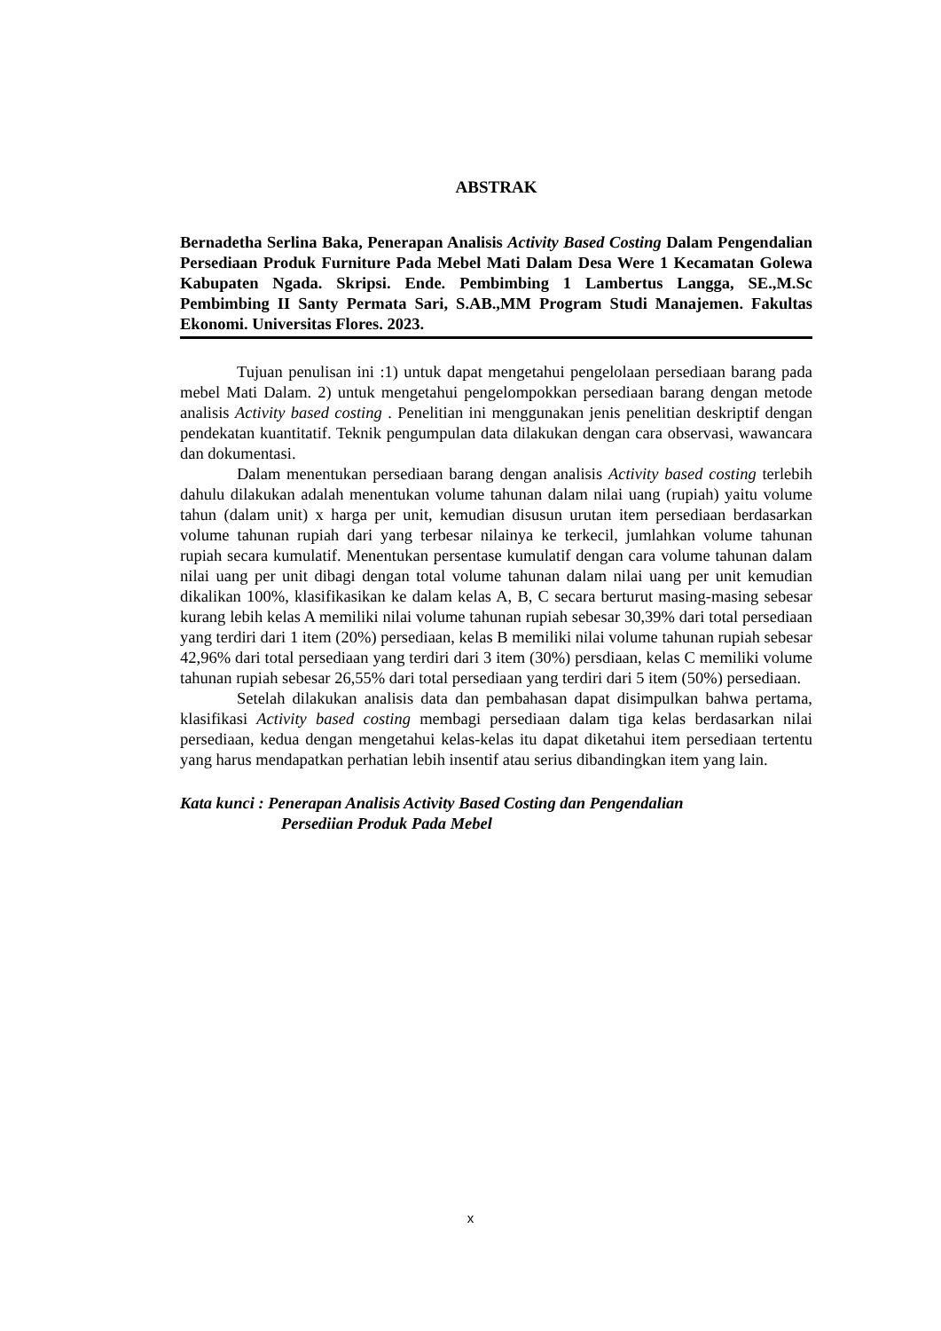ABSTRAK
Bernadetha Serlina Baka, Penerapan Analisis Activity Based Costing Dalam Pengendalian Persediaan Produk Furniture Pada Mebel Mati Dalam Desa Were 1 Kecamatan Golewa Kabupaten Ngada. Skripsi. Ende. Pembimbing 1 Lambertus Langga, SE.,M.Sc Pembimbing II Santy Permata Sari, S.AB.,MM Program Studi Manajemen. Fakultas Ekonomi. Universitas Flores. 2023.
Tujuan penulisan ini :1) untuk dapat mengetahui pengelolaan persediaan barang pada mebel Mati Dalam. 2) untuk mengetahui pengelompokkan persediaan barang dengan metode analisis Activity based costing . Penelitian ini menggunakan jenis penelitian deskriptif dengan pendekatan kuantitatif. Teknik pengumpulan data dilakukan dengan cara observasi, wawancara dan dokumentasi.
Dalam menentukan persediaan barang dengan analisis Activity based costing terlebih dahulu dilakukan adalah menentukan volume tahunan dalam nilai uang (rupiah) yaitu volume tahun (dalam unit) x harga per unit, kemudian disusun urutan item persediaan berdasarkan volume tahunan rupiah dari yang terbesar nilainya ke terkecil, jumlahkan volume tahunan rupiah secara kumulatif. Menentukan persentase kumulatif dengan cara volume tahunan dalam nilai uang per unit dibagi dengan total volume tahunan dalam nilai uang per unit kemudian dikalikan 100%, klasifikasikan ke dalam kelas A, B, C secara berturut masing-masing sebesar kurang lebih kelas A memiliki nilai volume tahunan rupiah sebesar 30,39% dari total persediaan yang terdiri dari 1 item (20%) persediaan, kelas B memiliki nilai volume tahunan rupiah sebesar 42,96% dari total persediaan yang terdiri dari 3 item (30%) persdiaan, kelas C memiliki volume tahunan rupiah sebesar 26,55% dari total persediaan yang terdiri dari 5 item (50%) persediaan.
Setelah dilakukan analisis data dan pembahasan dapat disimpulkan bahwa pertama, klasifikasi Activity based costing membagi persediaan dalam tiga kelas berdasarkan nilai persediaan, kedua dengan mengetahui kelas-kelas itu dapat diketahui item persediaan tertentu yang harus mendapatkan perhatian lebih insentif atau serius dibandingkan item yang lain.
Kata kunci : Penerapan Analisis Activity Based Costing dan Pengendalian
Persediian Produk Pada Mebel
x